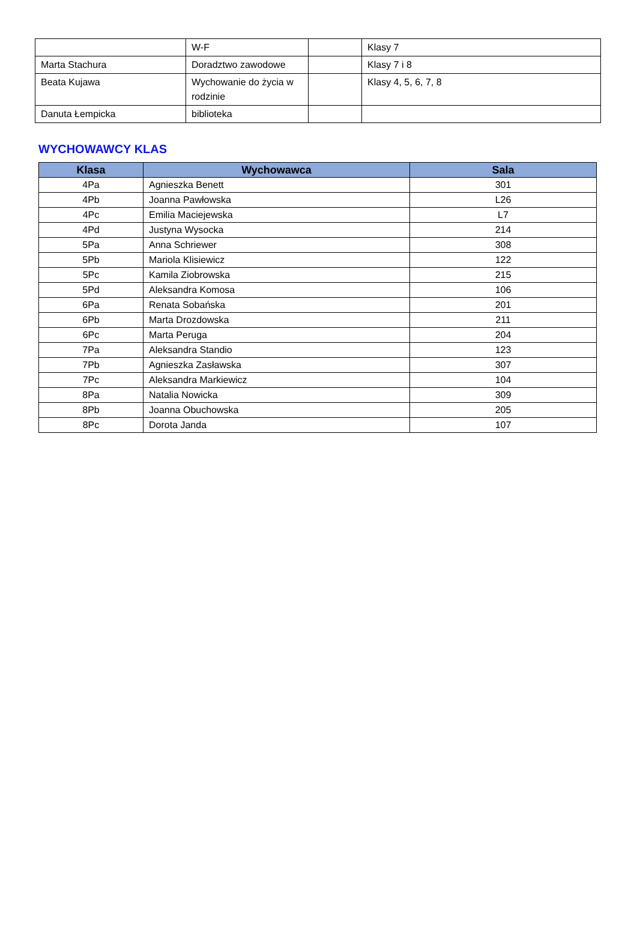| | W-F | | Klasy 7 |
| Marta Stachura | Doradztwo zawodowe | | Klasy 7 i 8 |
| Beata Kujawa | Wychowanie do życia w rodzinie | | Klasy 4, 5, 6, 7, 8 |
| Danuta Łempicka | biblioteka | | |
WYCHOWAWCY KLAS
| Klasa | Wychowawca | Sala |
| --- | --- | --- |
| 4Pa | Agnieszka Benett | 301 |
| 4Pb | Joanna Pawłowska | L26 |
| 4Pc | Emilia Maciejewska | L7 |
| 4Pd | Justyna Wysocka | 214 |
| 5Pa | Anna Schriewer | 308 |
| 5Pb | Mariola Klisiewicz | 122 |
| 5Pc | Kamila Ziobrowska | 215 |
| 5Pd | Aleksandra Komosa | 106 |
| 6Pa | Renata Sobańska | 201 |
| 6Pb | Marta Drozdowska | 211 |
| 6Pc | Marta Peruga | 204 |
| 7Pa | Aleksandra Standio | 123 |
| 7Pb | Agnieszka Zasławska | 307 |
| 7Pc | Aleksandra Markiewicz | 104 |
| 8Pa | Natalia Nowicka | 309 |
| 8Pb | Joanna Obuchowska | 205 |
| 8Pc | Dorota Janda | 107 |